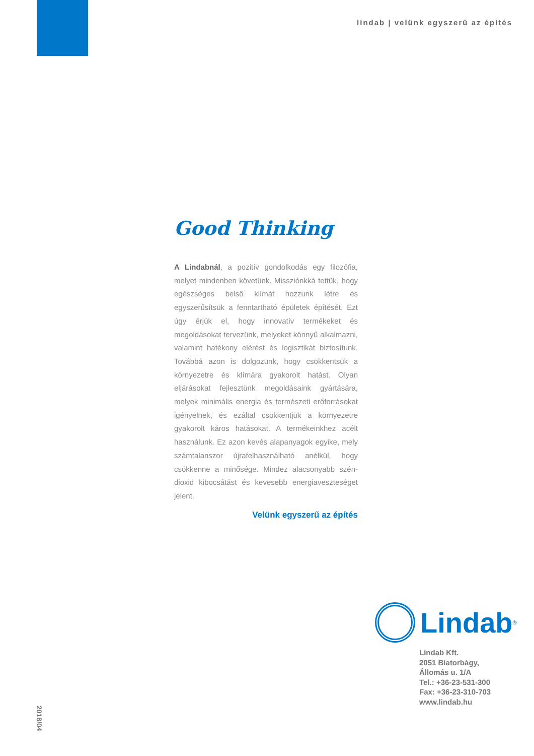lindab | velünk egyszerű az építés
Good Thinking
A Lindabnál, a pozitív gondolkodás egy filozófia, melyet mindenben követünk. Missziónkká tettük, hogy egészséges belső klímát hozzunk létre és egyszerűsítsük a fenntartható épületek építését. Ezt úgy érjük el, hogy innovatív termékeket és megoldásokat tervezünk, melyeket könnyű alkalmazni, valamint hatékony elérést és logisztikát biztosítunk. Továbbá azon is dolgozunk, hogy csökkentsük a környezetre és klímára gyakorolt hatást. Olyan eljárásokat fejlesztünk megoldásaink gyártására, melyek minimális energia és természeti erőforrásokat igényelnek, és ezáltal csökkentjük a környezetre gyakorolt káros hatásokat. A termékeinkhez acélt használunk. Ez azon kevés alapanyagok egyike, mely számtalanszor újrafelhasználható anélkül, hogy csökkenne a minősége. Mindez alacsonyabb szén-dioxid kibocsátást és kevesebb energiaveszteséget jelent.
Velünk egyszerű az építés
Lindab<sup>®</sup>
Lindab Kft.
2051 Biatorbágy,
Állomás u. 1/A
Tel.: +36-23-531-300
Fax: +36-23-310-703
www.lindab.hu
2018/04